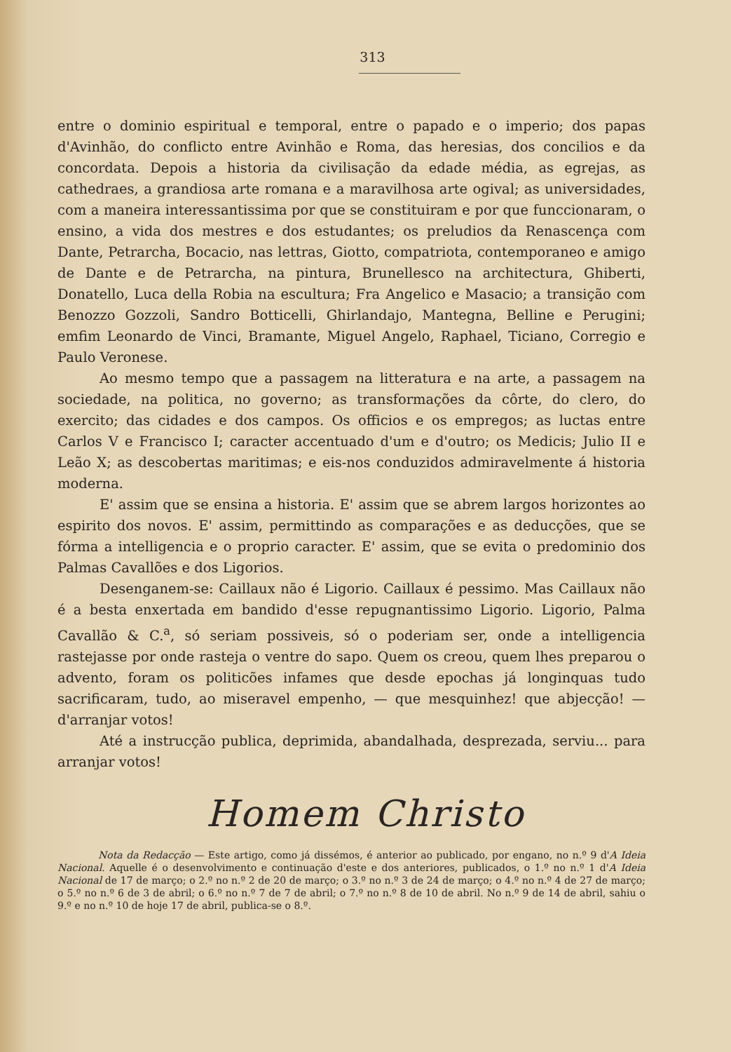313
entre o dominio espiritual e temporal, entre o papado e o imperio; dos papas d'Avinhão, do conflicto entre Avinhão e Roma, das heresias, dos concilios e da concordata. Depois a historia da civilisação da edade média, as egrejas, as cathedraes, a grandiosa arte romana e a maravilhosa arte ogival; as universidades, com a maneira interessantissima por que se constituiram e por que funccionaram, o ensino, a vida dos mestres e dos estudantes; os preludios da Renascença com Dante, Petrarcha, Bocacio, nas lettras, Giotto, compatriota, contemporaneo e amigo de Dante e de Petrarcha, na pintura, Brunellesco na architectura, Ghiberti, Donatello, Luca della Robia na escultura; Fra Angelico e Masacio; a transição com Benozzo Gozzoli, Sandro Botticelli, Ghirlandajo, Mantegna, Belline e Perugini; emfim Leonardo de Vinci, Bramante, Miguel Angelo, Raphael, Ticiano, Corregio e Paulo Veronese.
Ao mesmo tempo que a passagem na litteratura e na arte, a passagem na sociedade, na politica, no governo; as transformações da côrte, do clero, do exercito; das cidades e dos campos. Os officios e os empregos; as luctas entre Carlos V e Francisco I; caracter accentuado d'um e d'outro; os Medicis; Julio II e Leão X; as descobertas maritimas; e eis-nos conduzidos admiravelmente á historia moderna.
E' assim que se ensina a historia. E' assim que se abrem largos horizontes ao espirito dos novos. E' assim, permittindo as comparações e as deducções, que se fórma a intelligencia e o proprio caracter. E' assim, que se evita o predominio dos Palmas Cavallões e dos Ligorios.
Desenganem-se: Caillaux não é Ligorio. Caillaux é pessimo. Mas Caillaux não é a besta enxertada em bandido d'esse repugnantissimo Ligorio. Ligorio, Palma Cavallão & C.<sup>a</sup>, só seriam possiveis, só o poderiam ser, onde a intelligencia rastejasse por onde rasteja o ventre do sapo. Quem os creou, quem lhes preparou o advento, foram os politicões infames que desde epochas já longinquas tudo sacrificaram, tudo, ao miseravel empenho, — que mesquinhez! que abjecção! — d'arranjar votos!
Até a instrucção publica, deprimida, abandalhada, desprezada, serviu... para arranjar votos!
Homem Christo
Nota da Redacção — Este artigo, como já dissémos, é anterior ao publicado, por engano, no n.º 9 d'A Ideia Nacional. Aquelle é o desenvolvimento e continuação d'este e dos anteriores, publicados, o 1.º no n.º 1 d'A Ideia Nacional de 17 de março; o 2.º no n.º 2 de 20 de março; o 3.º no n.º 3 de 24 de março; o 4.º no n.º 4 de 27 de março; o 5.º no n.º 6 de 3 de abril; o 6.º no n.º 7 de 7 de abril; o 7.º no n.º 8 de 10 de abril. No n.º 9 de 14 de abril, sahiu o 9.º e no n.º 10 de hoje 17 de abril, publica-se o 8.º.